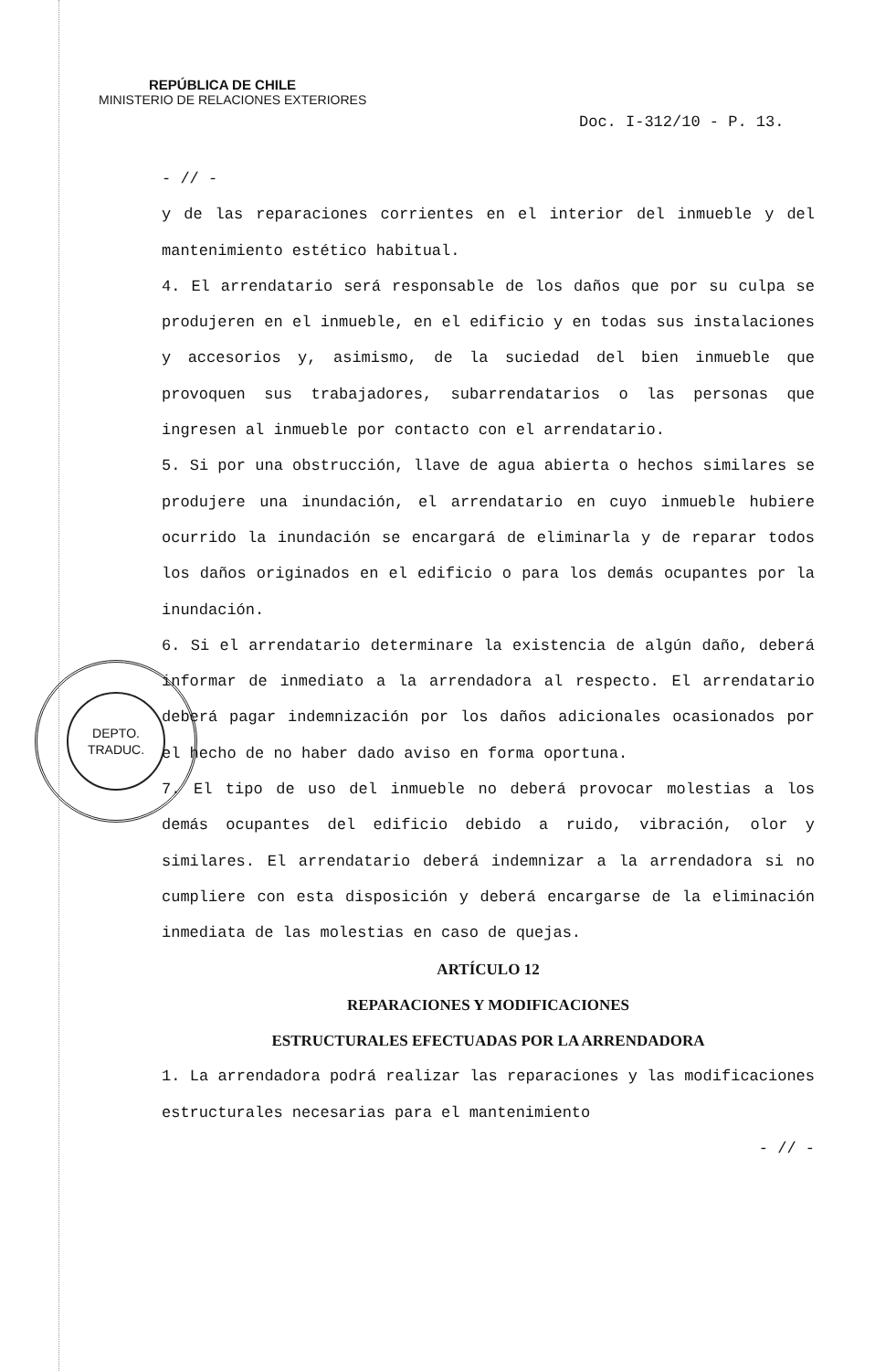REPÚBLICA DE CHILE
MINISTERIO DE RELACIONES EXTERIORES
Doc. I-312/10 - P. 13.
- // -
y de las reparaciones corrientes en el interior del inmueble y del mantenimiento estético habitual.
4. El arrendatario será responsable de los daños que por su culpa se produjeren en el inmueble, en el edificio y en todas sus instalaciones y accesorios y, asimismo, de la suciedad del bien inmueble que provoquen sus trabajadores, subarrendatarios o las personas que ingresen al inmueble por contacto con el arrendatario.
5. Si por una obstrucción, llave de agua abierta o hechos similares se produjere una inundación, el arrendatario en cuyo inmueble hubiere ocurrido la inundación se encargará de eliminarla y de reparar todos los daños originados en el edificio o para los demás ocupantes por la inundación.
6. Si el arrendatario determinare la existencia de algún daño, deberá informar de inmediato a la arrendadora al respecto. El arrendatario deberá pagar indemnización por los daños adicionales ocasionados por el hecho de no haber dado aviso en forma oportuna.
7. El tipo de uso del inmueble no deberá provocar molestias a los demás ocupantes del edificio debido a ruido, vibración, olor y similares. El arrendatario deberá indemnizar a la arrendadora si no cumpliere con esta disposición y deberá encargarse de la eliminación inmediata de las molestias en caso de quejas.
ARTÍCULO 12
REPARACIONES Y MODIFICACIONES
ESTRUCTURALES EFECTUADAS POR LA ARRENDADORA
1. La arrendadora podrá realizar las reparaciones y las modificaciones estructurales necesarias para el mantenimiento
- // -
DEPTO.
TRADUC.